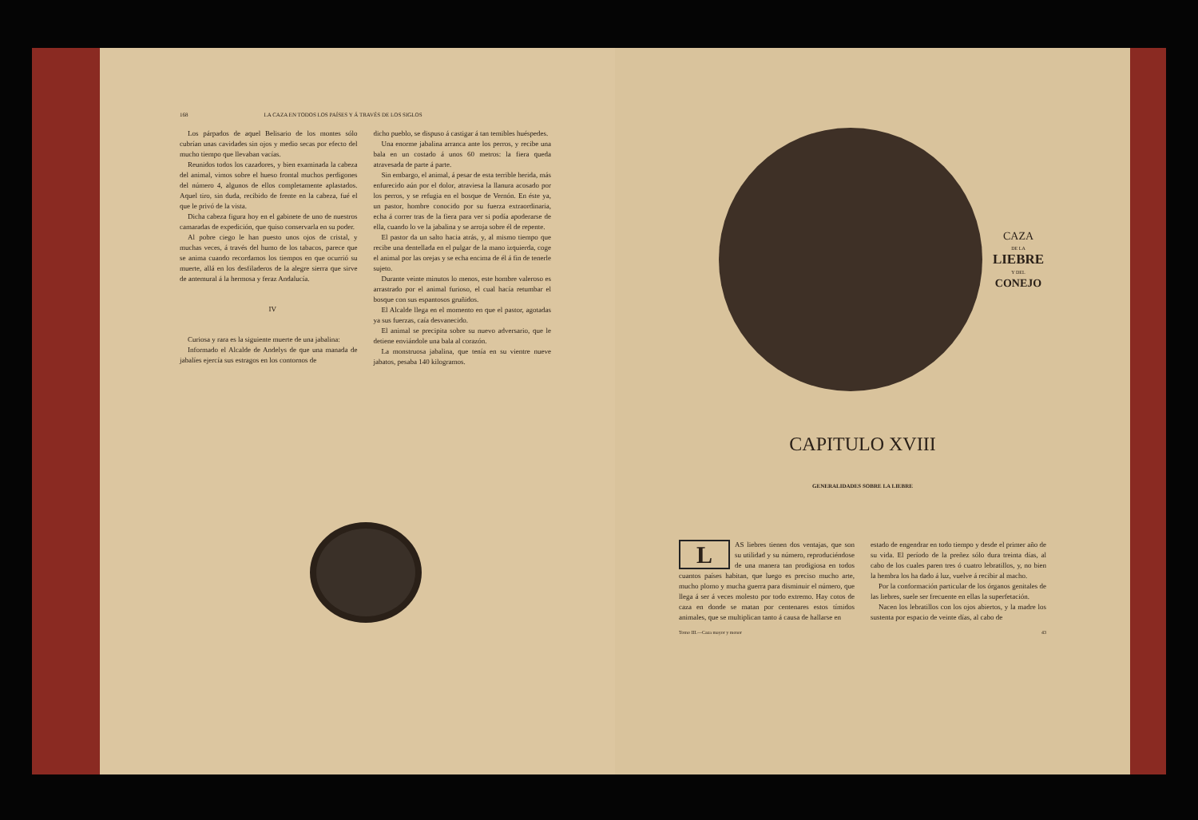168 LA CAZA EN TODOS LOS PAÍSES Y Á TRAVÉS DE LOS SIGLOS
Los párpados de aquel Belisario de los montes sólo cubrían unas cavidades sin ojos y medio secas por efecto del mucho tiempo que llevaban vacías.
Reunidos todos los cazadores, y bien examinada la cabeza del animal, vimos sobre el hueso frontal muchos perdigones del número 4, algunos de ellos completamente aplastados. Aquel tiro, sin duda, recibido de frente en la cabeza, fué el que le privó de la vista.
Dicha cabeza figura hoy en el gabinete de uno de nuestros camaradas de expedición, que quiso conservarla en su poder.
Al pobre ciego le han puesto unos ojos de cristal, y muchas veces, á través del humo de los tabacos, parece que se anima cuando recordamos los tiempos en que ocurrió su muerte, allá en los desfiladeros de la alegre sierra que sirve de antemural á la hermosa y feraz Andalucía.
IV
Curiosa y rara es la siguiente muerte de una jabalina:
Informado el Alcalde de Andelys de que una manada de jabalíes ejercía sus estragos en los contornos de
dicho pueblo, se dispuso á castigar á tan temibles huéspedes.
Una enorme jabalina arranca ante los perros, y recibe una bala en un costado á unos 60 metros: la fiera queda atravesada de parte á parte.
Sin embargo, el animal, á pesar de esta terrible herida, más enfurecido aún por el dolor, atraviesa la llanura acosado por los perros, y se refugia en el bosque de Vernón. En éste ya, un pastor, hombre conocido por su fuerza extraordinaria, echa á correr tras de la fiera para ver si podía apoderarse de ella, cuando lo ve la jabalina y se arroja sobre él de repente.
El pastor da un salto hacia atrás, y, al mismo tiempo que recibe una dentellada en el pulgar de la mano izquierda, coge el animal por las orejas y se echa encima de él á fin de tenerle sujeto.
Durante veinte minutos lo menos, este hombre valeroso es arrastrado por el animal furioso, el cual hacía retumbar el bosque con sus espantosos gruñidos.
El Alcalde llega en el momento en que el pastor, agotadas ya sus fuerzas, caía desvanecido.
El animal se precipita sobre su nuevo adversario, que le detiene enviándole una bala al corazón.
La monstruosa jabalina, que tenía en su vientre nueve jabatos, pesaba 140 kilogramos.
CAZA
DE LA
LIEBRE
Y DEL
CONEJO
CAPITULO XVIII
GENERALIDADES SOBRE LA LIEBRE
LAS liebres tienen dos ventajas, que son su utilidad y su número, reproduciéndose de una manera tan prodigiosa en todos cuantos países habitan, que luego es preciso mucho arte, mucho plomo y mucha guerra para disminuir el número, que llega á ser á veces molesto por todo extremo. Hay cotos de caza en donde se matan por centenares estos tímidos animales, que se multiplican tanto á causa de hallarse en
estado de engendrar en todo tiempo y desde el primer año de su vida. El período de la preñez sólo dura treinta días, al cabo de los cuales paren tres ó cuatro lebratillos, y, no bien la hembra los ha dado á luz, vuelve á recibir al macho.
Por la conformación particular de los órganos genitales de las liebres, suele ser frecuente en ellas la superfetación.
Nacen los lebratillos con los ojos abiertos, y la madre los sustenta por espacio de veinte días, al cabo de
Tomo III.—Caza mayor y menor 43